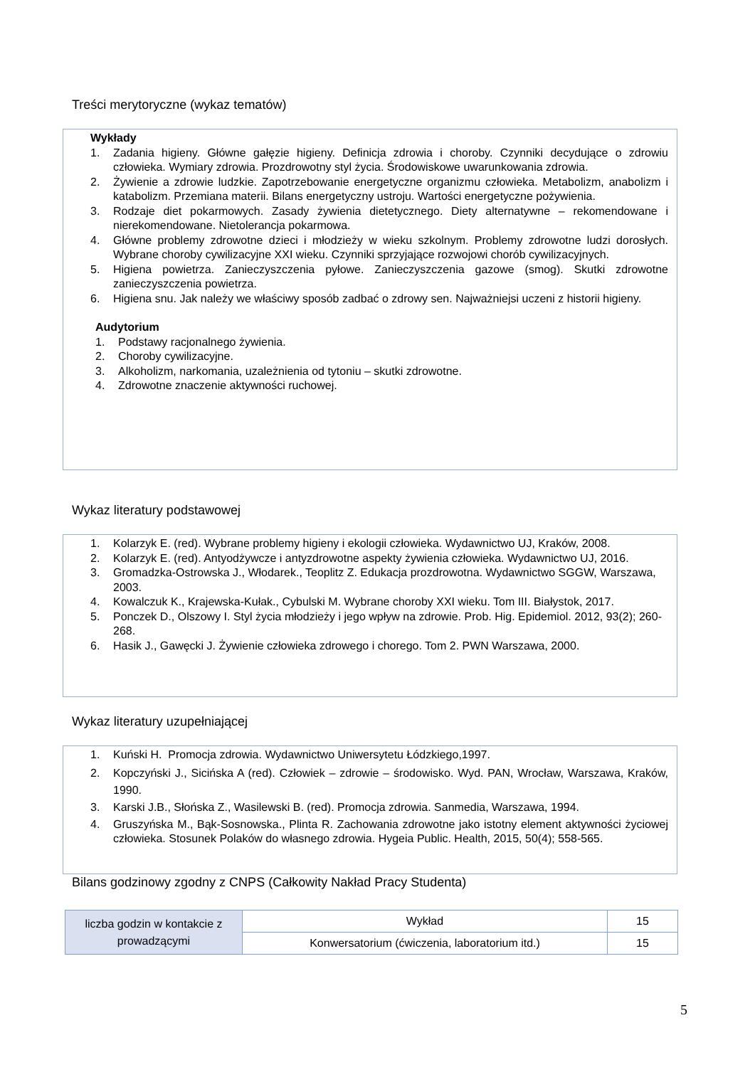Treści merytoryczne (wykaz tematów)
Wykłady
1. Zadania higieny. Główne gałęzie higieny. Definicja zdrowia i choroby. Czynniki decydujące o zdrowiu człowieka. Wymiary zdrowia. Prozdrowotny styl życia. Środowiskowe uwarunkowania zdrowia.
2. Żywienie a zdrowie ludzkie. Zapotrzebowanie energetyczne organizmu człowieka. Metabolizm, anabolizm i katabolizm. Przemiana materii. Bilans energetyczny ustroju. Wartości energetyczne pożywienia.
3. Rodzaje diet pokarmowych. Zasady żywienia dietetycznego. Diety alternatywne – rekomendowane i nierekomendowane. Nietolerancja pokarmowa.
4. Główne problemy zdrowotne dzieci i młodzieży w wieku szkolnym. Problemy zdrowotne ludzi dorosłych. Wybrane choroby cywilizacyjne XXI wieku. Czynniki sprzyjające rozwojowi chorób cywilizacyjnych.
5. Higiena powietrza. Zanieczyszczenia pyłowe. Zanieczyszczenia gazowe (smog). Skutki zdrowotne zanieczyszczenia powietrza.
6. Higiena snu. Jak należy we właściwy sposób zadbać o zdrowy sen. Najważniejsi uczeni z historii higieny.
Audytorium
1. Podstawy racjonalnego żywienia.
2. Choroby cywilizacyjne.
3. Alkoholizm, narkomania, uzależnienia od tytoniu – skutki zdrowotne.
4. Zdrowotne znaczenie aktywności ruchowej.
Wykaz literatury podstawowej
1. Kolarzyk E. (red). Wybrane problemy higieny i ekologii człowieka. Wydawnictwo UJ, Kraków, 2008.
2. Kolarzyk E. (red). Antyodżywcze i antyzdrowotne aspekty żywienia człowieka. Wydawnictwo UJ, 2016.
3. Gromadzka-Ostrowska J., Włodarek., Teoplitz Z. Edukacja prozdrowotna. Wydawnictwo SGGW, Warszawa, 2003.
4. Kowalczuk K., Krajewska-Kułak., Cybulski M. Wybrane choroby XXI wieku. Tom III. Białystok, 2017.
5. Ponczek D., Olszowy I. Styl życia młodzieży i jego wpływ na zdrowie. Prob. Hig. Epidemiol. 2012, 93(2); 260-268.
6. Hasik J., Gawęcki J. Żywienie człowieka zdrowego i chorego. Tom 2. PWN Warszawa, 2000.
Wykaz literatury uzupełniającej
1. Kuński H. Promocja zdrowia. Wydawnictwo Uniwersytetu Łódzkiego,1997.
2. Kopczyński J., Sicińska A (red). Człowiek – zdrowie – środowisko. Wyd. PAN, Wrocław, Warszawa, Kraków, 1990.
3. Karski J.B., Słońska Z., Wasilewski B. (red). Promocja zdrowia. Sanmedia, Warszawa, 1994.
4. Gruszyńska M., Bąk-Sosnowska., Plinta R. Zachowania zdrowotne jako istotny element aktywności życiowej człowieka. Stosunek Polaków do własnego zdrowia. Hygeia Public. Health, 2015, 50(4); 558-565.
Bilans godzinowy zgodny z CNPS (Całkowity Nakład Pracy Studenta)
| liczba godzin w kontakcie z prowadzącymi | Wykład | 15 |
| | Konwersatorium (ćwiczenia, laboratorium itd.) | 15 |
5